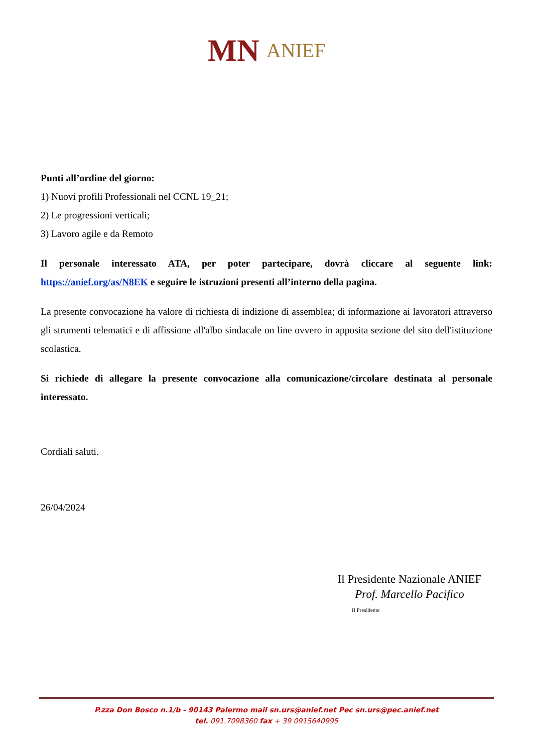MN ANIEF
Punti all’ordine del giorno:
1) Nuovi profili Professionali nel CCNL 19_21;
2) Le progressioni verticali;
3) Lavoro agile e da Remoto
Il personale interessato ATA, per poter partecipare, dovrà cliccare al seguente link: https://anief.org/as/N8EK e seguire le istruzioni presenti all’interno della pagina.
La presente convocazione ha valore di richiesta di indizione di assemblea; di informazione ai lavoratori attraverso gli strumenti telematici e di affissione all'albo sindacale on line ovvero in apposita sezione del sito dell'istituzione scolastica.
Si richiede di allegare la presente convocazione alla comunicazione/circolare destinata al personale interessato.
Cordiali saluti.
26/04/2024
Il Presidente Nazionale ANIEF
Prof. Marcello Pacifico
Il Presidente
P.zza Don Bosco n.1/b - 90143 Palermo mail sn.urs@anief.net Pec sn.urs@pec.anief.net
tel. 091.7098360 fax + 39 0915640995